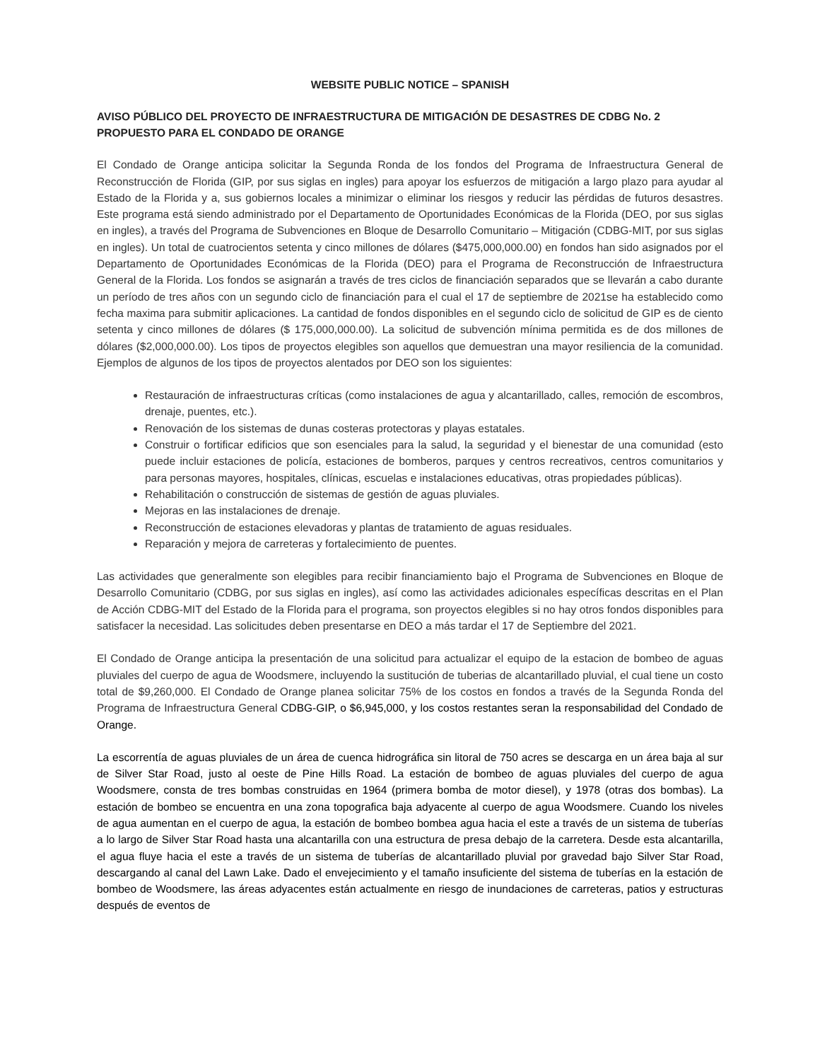WEBSITE PUBLIC NOTICE – SPANISH
AVISO PÚBLICO DEL PROYECTO DE INFRAESTRUCTURA DE MITIGACIÓN DE DESASTRES DE CDBG No. 2 PROPUESTO PARA EL CONDADO DE ORANGE
El Condado de Orange anticipa solicitar la Segunda Ronda de los fondos del Programa de Infraestructura General de Reconstrucción de Florida (GIP, por sus siglas en ingles) para apoyar los esfuerzos de mitigación a largo plazo para ayudar al Estado de la Florida y a, sus gobiernos locales a minimizar o eliminar los riesgos y reducir las pérdidas de futuros desastres. Este programa está siendo administrado por el Departamento de Oportunidades Económicas de la Florida (DEO, por sus siglas en ingles), a través del Programa de Subvenciones en Bloque de Desarrollo Comunitario – Mitigación (CDBG-MIT, por sus siglas en ingles). Un total de cuatrocientos setenta y cinco millones de dólares ($475,000,000.00) en fondos han sido asignados por el Departamento de Oportunidades Económicas de la Florida (DEO) para el Programa de Reconstrucción de Infraestructura General de la Florida. Los fondos se asignarán a través de tres ciclos de financiación separados que se llevarán a cabo durante un período de tres años con un segundo ciclo de financiación para el cual el 17 de septiembre de 2021se ha establecido como fecha maxima para submitir aplicaciones. La cantidad de fondos disponibles en el segundo ciclo de solicitud de GIP es de ciento setenta y cinco millones de dólares ($ 175,000,000.00). La solicitud de subvención mínima permitida es de dos millones de dólares ($2,000,000.00). Los tipos de proyectos elegibles son aquellos que demuestran una mayor resiliencia de la comunidad. Ejemplos de algunos de los tipos de proyectos alentados por DEO son los siguientes:
Restauración de infraestructuras críticas (como instalaciones de agua y alcantarillado, calles, remoción de escombros, drenaje, puentes, etc.).
Renovación de los sistemas de dunas costeras protectoras y playas estatales.
Construir o fortificar edificios que son esenciales para la salud, la seguridad y el bienestar de una comunidad (esto puede incluir estaciones de policía, estaciones de bomberos, parques y centros recreativos, centros comunitarios y para personas mayores, hospitales, clínicas, escuelas e instalaciones educativas, otras propiedades públicas).
Rehabilitación o construcción de sistemas de gestión de aguas pluviales.
Mejoras en las instalaciones de drenaje.
Reconstrucción de estaciones elevadoras y plantas de tratamiento de aguas residuales.
Reparación y mejora de carreteras y fortalecimiento de puentes.
Las actividades que generalmente son elegibles para recibir financiamiento bajo el Programa de Subvenciones en Bloque de Desarrollo Comunitario (CDBG, por sus siglas en ingles), así como las actividades adicionales específicas descritas en el Plan de Acción CDBG-MIT del Estado de la Florida para el programa, son proyectos elegibles si no hay otros fondos disponibles para satisfacer la necesidad. Las solicitudes deben presentarse en DEO a más tardar el 17 de Septiembre del 2021.
El Condado de Orange anticipa la presentación de una solicitud para actualizar el equipo de la estacion de bombeo de aguas pluviales del cuerpo de agua de Woodsmere, incluyendo la sustitución de tuberias de alcantarillado pluvial, el cual tiene un costo total de $9,260,000. El Condado de Orange planea solicitar 75% de los costos en fondos a través de la Segunda Ronda del Programa de Infraestructura General CDBG-GIP, o $6,945,000, y los costos restantes seran la responsabilidad del Condado de Orange.
La escorrentía de aguas pluviales de un área de cuenca hidrográfica sin litoral de 750 acres se descarga en un área baja al sur de Silver Star Road, justo al oeste de Pine Hills Road. La estación de bombeo de aguas pluviales del cuerpo de agua Woodsmere, consta de tres bombas construidas en 1964 (primera bomba de motor diesel), y 1978 (otras dos bombas). La estación de bombeo se encuentra en una zona topografica baja adyacente al cuerpo de agua Woodsmere. Cuando los niveles de agua aumentan en el cuerpo de agua, la estación de bombeo bombea agua hacia el este a través de un sistema de tuberías a lo largo de Silver Star Road hasta una alcantarilla con una estructura de presa debajo de la carretera. Desde esta alcantarilla, el agua fluye hacia el este a través de un sistema de tuberías de alcantarillado pluvial por gravedad bajo Silver Star Road, descargando al canal del Lawn Lake. Dado el envejecimiento y el tamaño insuficiente del sistema de tuberías en la estación de bombeo de Woodsmere, las áreas adyacentes están actualmente en riesgo de inundaciones de carreteras, patios y estructuras después de eventos de